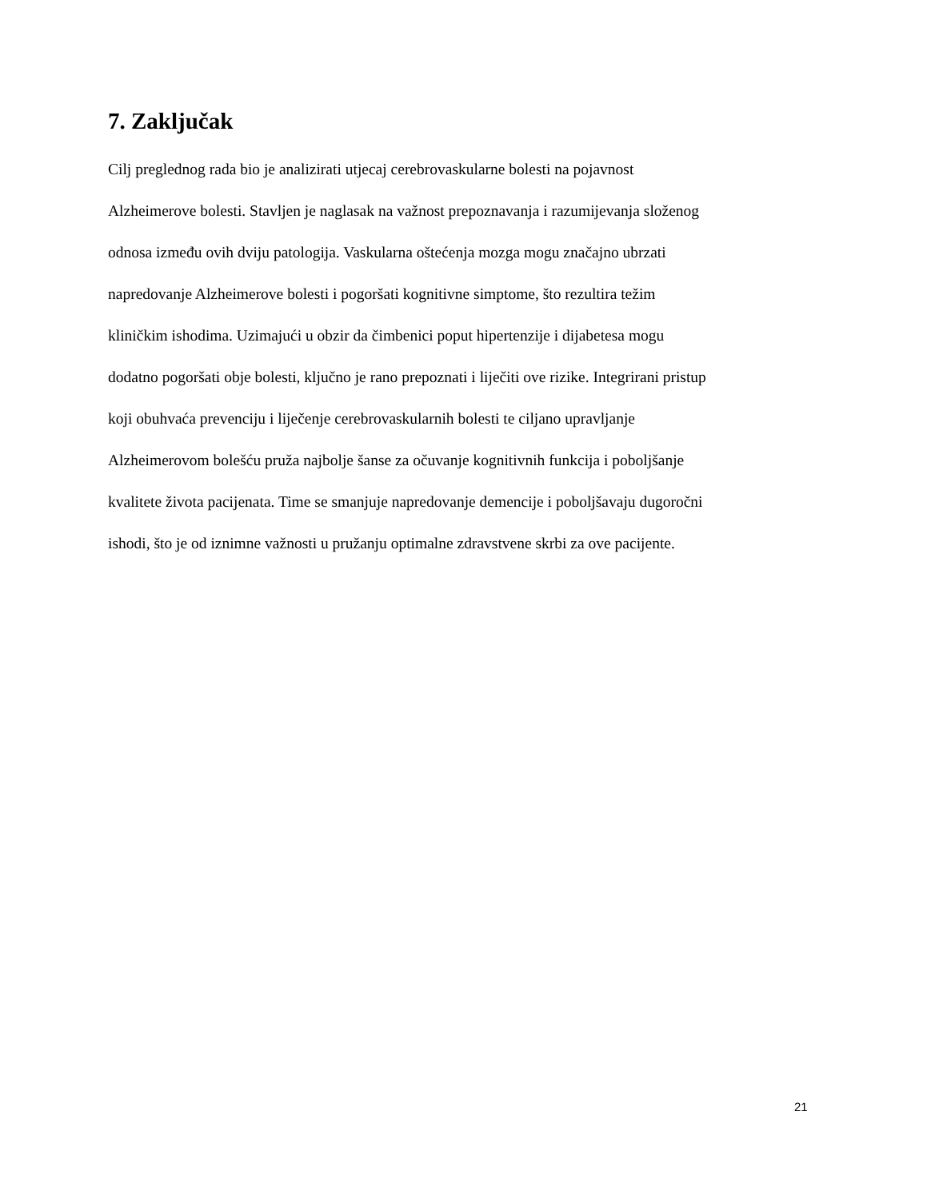7. Zaključak
Cilj preglednog rada bio je analizirati utjecaj cerebrovaskularne bolesti na pojavnost
Alzheimerove bolesti. Stavljen je naglasak na važnost prepoznavanja i razumijevanja složenog
odnosa između ovih dviju patologija. Vaskularna oštećenja mozga mogu značajno ubrzati
napredovanje Alzheimerove bolesti i pogoršati kognitivne simptome, što rezultira težim
kliničkim ishodima. Uzimajući u obzir da čimbenici poput hipertenzije i dijabetesa mogu
dodatno pogoršati obje bolesti, ključno je rano prepoznati i liječiti ove rizike. Integrirani pristup
koji obuhvaća prevenciju i liječenje cerebrovaskularnih bolesti te ciljano upravljanje
Alzheimerovom bolešću pruža najbolje šanse za očuvanje kognitivnih funkcija i poboljšanje
kvalitete života pacijenata. Time se smanjuje napredovanje demencije i poboljšavaju dugoročni
ishodi, što je od iznimne važnosti u pružanju optimalne zdravstvene skrbi za ove pacijente.
21